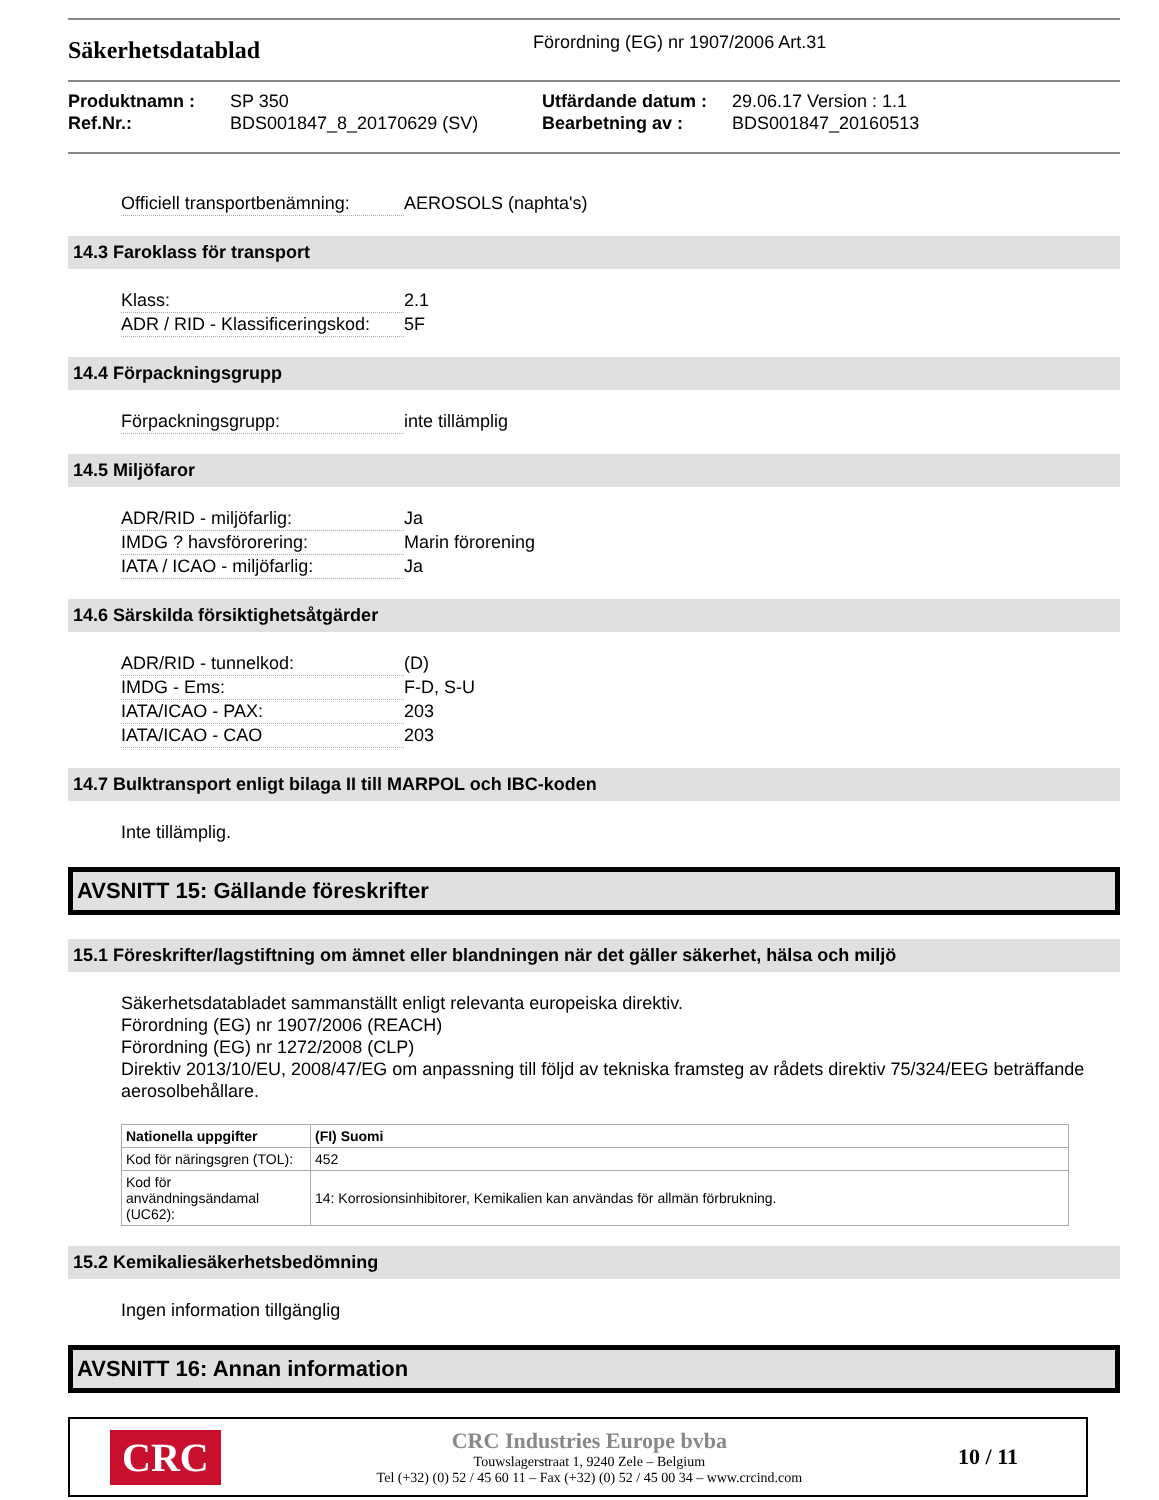Säkerhetsdatablad
Förordning (EG) nr 1907/2006 Art.31
Produktnamn :
Ref.Nr.:
SP 350
BDS001847_8_20170629 (SV)
Utfärdande datum :
Bearbetning av :
29.06.17 Version : 1.1
BDS001847_20160513
Officiell transportbenämning: AEROSOLS (naphta's)
14.3 Faroklass för transport
Klass: 2.1
ADR / RID - Klassificeringskod: 5F
14.4 Förpackningsgrupp
Förpackningsgrupp: inte tillämplig
14.5 Miljöfaror
ADR/RID - miljöfarlig: Ja
IMDG ? havsförorering: Marin förorening
IATA / ICAO - miljöfarlig: Ja
14.6 Särskilda försiktighetsåtgärder
ADR/RID - tunnelkod: (D)
IMDG - Ems: F-D, S-U
IATA/ICAO - PAX: 203
IATA/ICAO - CAO 203
14.7 Bulktransport enligt bilaga II till MARPOL och IBC-koden
Inte tillämplig.
AVSNITT 15: Gällande föreskrifter
15.1 Föreskrifter/lagstiftning om ämnet eller blandningen när det gäller säkerhet, hälsa och miljö
Säkerhetsdatabladet sammanställt enligt relevanta europeiska direktiv.
Förordning (EG) nr 1907/2006 (REACH)
Förordning (EG) nr 1272/2008 (CLP)
Direktiv 2013/10/EU, 2008/47/EG om anpassning till följd av tekniska framsteg av rådets direktiv 75/324/EEG beträffande aerosolbehållare.
| Nationella uppgifter | (FI) Suomi |
| --- | --- |
| Kod för näringsgren (TOL): | 452 |
| Kod för användningsändamal (UC62): | 14: Korrosionsinhibitorer, Kemikalien kan användas för allmän förbrukning. |
15.2 Kemikaliesäkerhetsbedömning
Ingen information tillgänglig
AVSNITT 16: Annan information
CRC
CRC Industries Europe bvba
Touwslagerstraat 1, 9240 Zele – Belgium
Tel (+32) (0) 52 / 45 60 11 – Fax (+32) (0) 52 / 45 00 34 – www.crcind.com
10 / 11